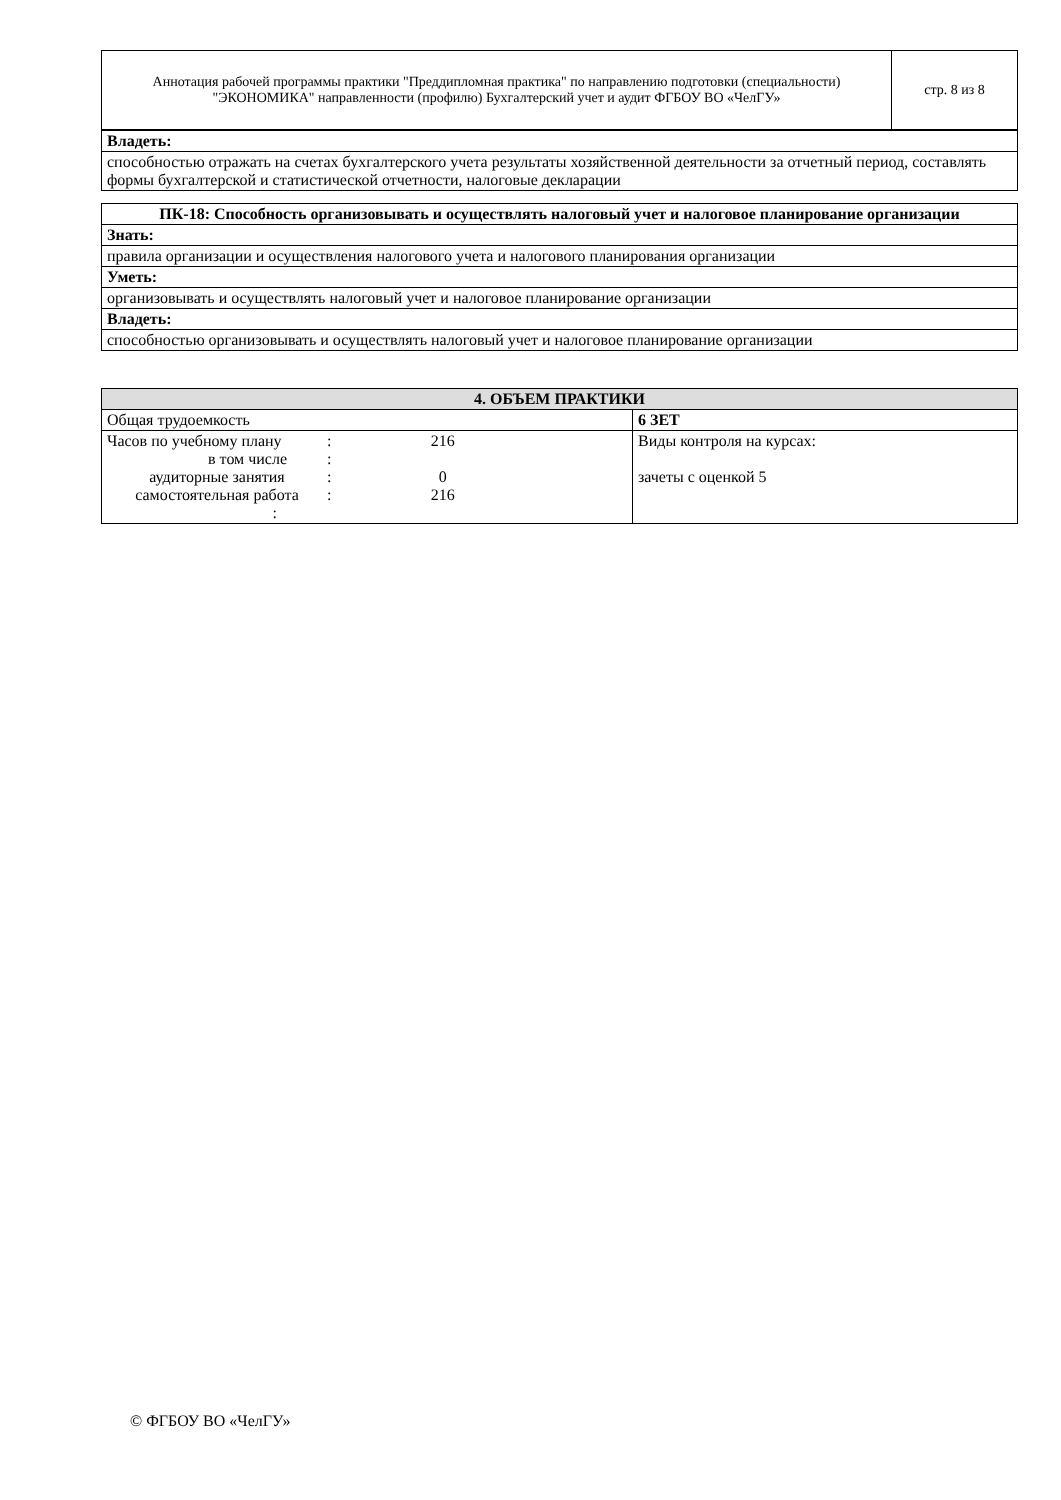| Аннотация рабочей программы практики "Преддипломная практика" по направлению подготовки (специальности) "ЭКОНОМИКА" направленности (профилю) Бухгалтерский учет и аудит ФГБОУ ВО «ЧелГУ» | стр. 8 из 8 |
| Владеть: |
| способностью отражать на счетах бухгалтерского учета результаты хозяйственной деятельности за отчетный период, составлять формы бухгалтерской и статистической отчетности, налоговые декларации |
| ПК-18: Способность организовывать и осуществлять налоговый учет и налоговое планирование организации |
| --- |
| Знать: |
| правила организации и осуществления налогового учета и налогового планирования организации |
| Уметь: |
| организовывать и осуществлять налоговый учет и налоговое планирование организации |
| Владеть: |
| способностью организовывать и осуществлять налоговый учет и налоговое планирование организации |
| 4. ОБЪЕМ ПРАКТИКИ | |
| --- | --- |
| Общая трудоемкость | 6 ЗЕТ |
| / Часов по учебному плану / : / 216 / / в том числе / : / / / аудиторные занятия / : / 0 / / самостоятельная работа / : / 216 / / : / / / | Виды контроля на курсах: зачеты с оценкой 5 |
© ФГБОУ ВО «ЧелГУ»